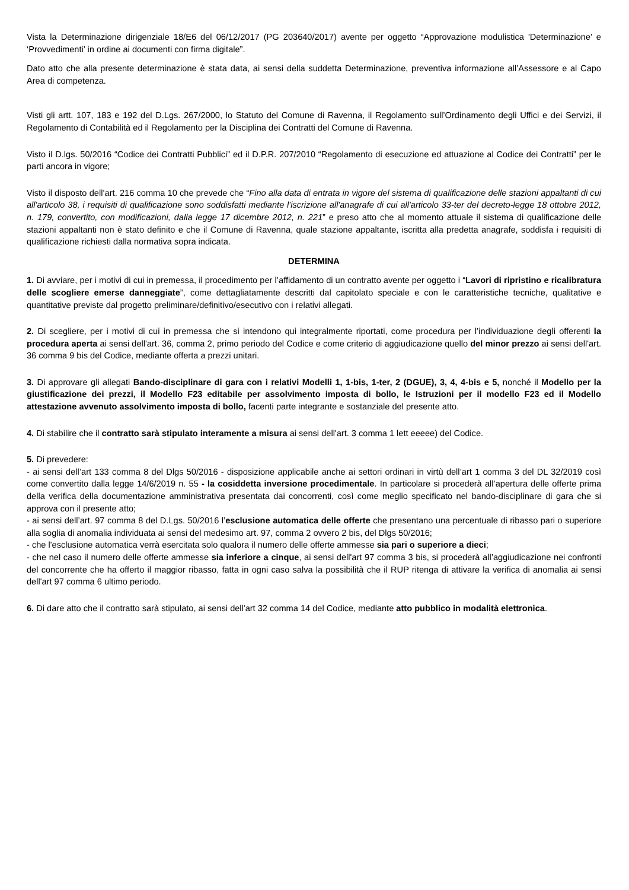Vista la Determinazione dirigenziale 18/E6 del 06/12/2017 (PG 203640/2017) avente per oggetto “Approvazione modulistica 'Determinazione' e ‘Provvedimenti’ in ordine ai documenti con firma digitale”.
Dato atto che alla presente determinazione è stata data, ai sensi della suddetta Determinazione, preventiva informazione all’Assessore e al Capo Area di competenza.
Visti gli artt. 107, 183 e 192 del D.Lgs. 267/2000, lo Statuto del Comune di Ravenna, il Regolamento sull’Ordinamento degli Uffici e dei Servizi, il Regolamento di Contabilità ed il Regolamento per la Disciplina dei Contratti del Comune di Ravenna.
Visto il D.lgs. 50/2016 “Codice dei Contratti Pubblici” ed il D.P.R. 207/2010 “Regolamento di esecuzione ed attuazione al Codice dei Contratti” per le parti ancora in vigore;
Visto il disposto dell’art. 216 comma 10 che prevede che “Fino alla data di entrata in vigore del sistema di qualificazione delle stazioni appaltanti di cui all'articolo 38, i requisiti di qualificazione sono soddisfatti mediante l'iscrizione all'anagrafe di cui all'articolo 33-ter del decreto-legge 18 ottobre 2012, n. 179, convertito, con modificazioni, dalla legge 17 dicembre 2012, n. 221” e preso atto che al momento attuale il sistema di qualificazione delle stazioni appaltanti non è stato definito e che il Comune di Ravenna, quale stazione appaltante, iscritta alla predetta anagrafe, soddisfa i requisiti di qualificazione richiesti dalla normativa sopra indicata.
DETERMINA
1. Di avviare, per i motivi di cui in premessa, il procedimento per l’affidamento di un contratto avente per oggetto i “Lavori di ripristino e ricalibratura delle scogliere emerse danneggiate”, come dettagliatamente descritti dal capitolato speciale e con le caratteristiche tecniche, qualitative e quantitative previste dal progetto preliminare/definitivo/esecutivo con i relativi allegati.
2. Di scegliere, per i motivi di cui in premessa che si intendono qui integralmente riportati, come procedura per l’individuazione degli offerenti la procedura aperta ai sensi dell'art. 36, comma 2, primo periodo del Codice e come criterio di aggiudicazione quello del minor prezzo ai sensi dell'art. 36 comma 9 bis del Codice, mediante offerta a prezzi unitari.
3. Di approvare gli allegati Bando-disciplinare di gara con i relativi Modelli 1, 1-bis, 1-ter, 2 (DGUE), 3, 4, 4-bis e 5, nonché il Modello per la giustificazione dei prezzi, il Modello F23 editabile per assolvimento imposta di bollo, le Istruzioni per il modello F23 ed il Modello attestazione avvenuto assolvimento imposta di bollo, facenti parte integrante e sostanziale del presente atto.
4. Di stabilire che il contratto sarà stipulato interamente a misura ai sensi dell'art. 3 comma 1 lett eeeee) del Codice.
5. Di prevedere:
- ai sensi dell’art 133 comma 8 del Dlgs 50/2016 - disposizione applicabile anche ai settori ordinari in virtù dell’art 1 comma 3 del DL 32/2019 così come convertito dalla legge 14/6/2019 n. 55 - la cosiddetta inversione procedimentale. In particolare si procederà all’apertura delle offerte prima della verifica della documentazione amministrativa presentata dai concorrenti, così come meglio specificato nel bando-disciplinare di gara che si approva con il presente atto;
- ai sensi dell’art. 97 comma 8 del D.Lgs. 50/2016 l’esclusione automatica delle offerte che presentano una percentuale di ribasso pari o superiore alla soglia di anomalia individuata ai sensi del medesimo art. 97, comma 2 ovvero 2 bis, del Dlgs 50/2016;
- che l'esclusione automatica verrà esercitata solo qualora il numero delle offerte ammesse sia pari o superiore a dieci;
- che nel caso il numero delle offerte ammesse sia inferiore a cinque, ai sensi dell'art 97 comma 3 bis, si procederà all’aggiudicazione nei confronti del concorrente che ha offerto il maggior ribasso, fatta in ogni caso salva la possibilità che il RUP ritenga di attivare la verifica di anomalia ai sensi dell'art 97 comma 6 ultimo periodo.
6. Di dare atto che il contratto sarà stipulato, ai sensi dell'art 32 comma 14 del Codice, mediante atto pubblico in modalità elettronica.